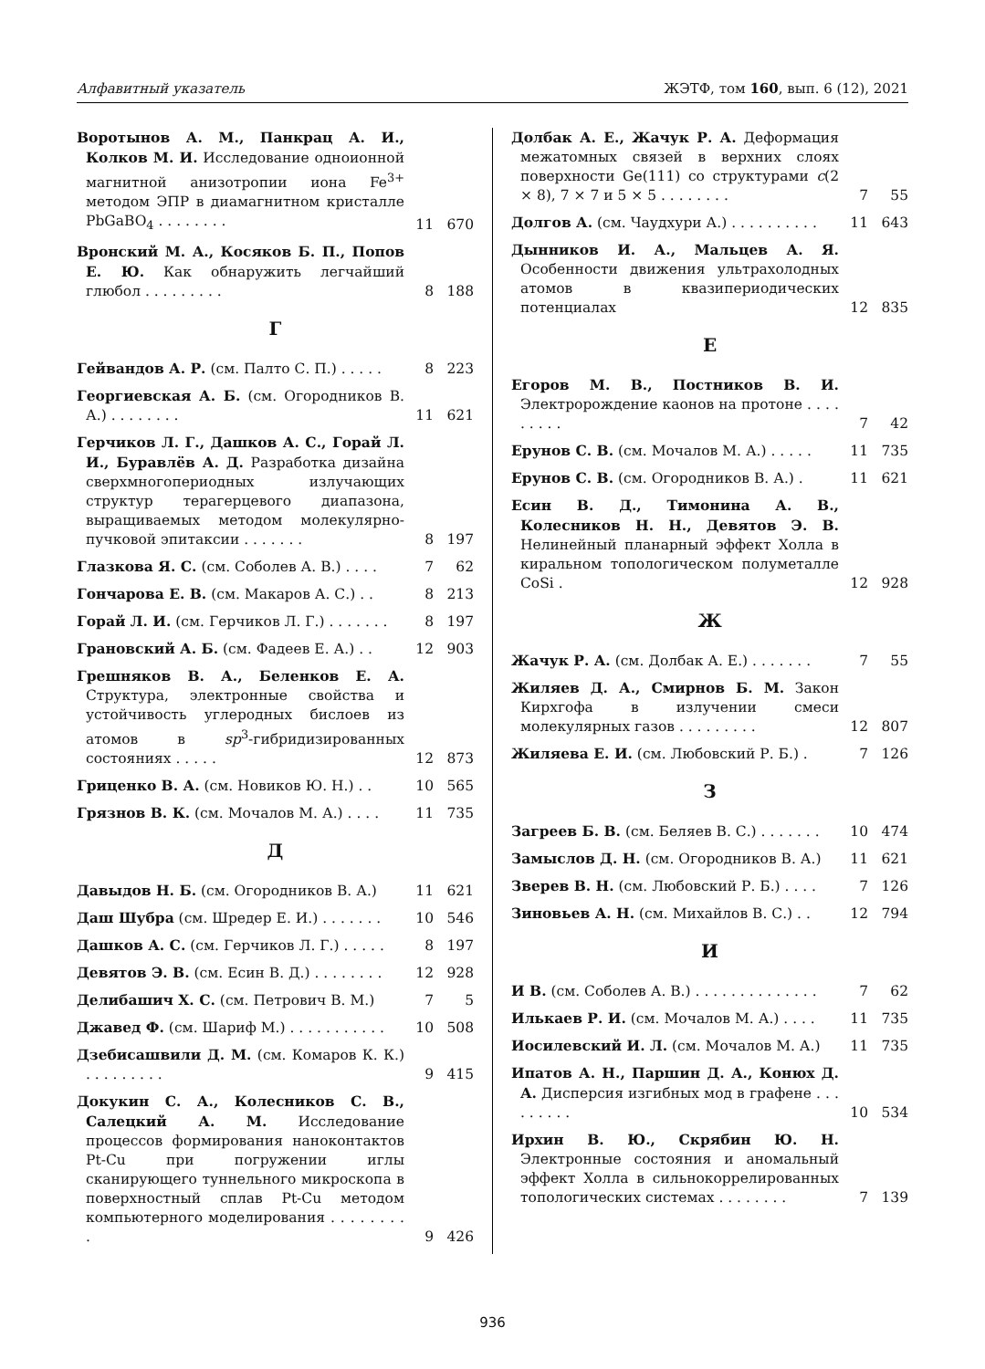Алфавитный указатель ЖЭТФ, том 160, вып. 6 (12), 2021
Воротынов А. М., Панкрац А. И., Колков М. И. Исследование одноионной магнитной анизотропии иона Fe<sup>3+</sup> методом ЭПР в диамагнитном кристалле PbGaBO<sub>4</sub> . . . . . . . .
11 670
Вронский М. А., Косяков Б. П., Попов Е. Ю. Как обнаружить легчайший глюбол . . . . . . . . .
8 188
Г
Гейвандов А. Р. (см. Палто С. П.) . . . . .
8 223
Георгиевская А. Б. (см. Огородников В. А.) . . . . . . . .
11 621
Герчиков Л. Г., Дашков А. С., Горай Л. И., Буравлёв А. Д. Разработка дизайна сверхмногопериодных излучающих структур терагерцевого диапазона, выращиваемых методом молекулярно-пучковой эпитаксии . . . . . . .
8 197
Глазкова Я. С. (см. Соболев А. В.) . . . .
7 62
Гончарова Е. В. (см. Макаров А. С.) . .
8 213
Горай Л. И. (см. Герчиков Л. Г.) . . . . . . .
8 197
Грановский А. Б. (см. Фадеев Е. А.) . .
12 903
Грешняков В. А., Беленков Е. А. Структура, электронные свойства и устойчивость углеродных бислоев из атомов в sp<sup>3</sup>-гибридизированных состояниях . . . . .
12 873
Гриценко В. А. (см. Новиков Ю. Н.) . .
10 565
Грязнов В. К. (см. Мочалов М. А.) . . . .
11 735
Д
Давыдов Н. Б. (см. Огородников В. А.)
11 621
Даш Шубра (см. Шредер Е. И.) . . . . . . .
10 546
Дашков А. С. (см. Герчиков Л. Г.) . . . . .
8 197
Девятов Э. В. (см. Есин В. Д.) . . . . . . . .
12 928
Делибашич Х. С. (см. Петрович В. М.)
7 5
Джавед Ф. (см. Шариф М.) . . . . . . . . . . .
10 508
Дзебисашвили Д. М. (см. Комаров К. К.) . . . . . . . . .
9 415
Докукин С. А., Колесников С. В., Салецкий А. М. Исследование процессов формирования наноконтактов Pt-Cu при погружении иглы сканирующего туннельного микроскопа в поверхностный сплав Pt-Cu методом компьютерного моделирования . . . . . . . . .
9 426
Долбак А. Е., Жачук Р. А. Деформация межатомных связей в верхних слоях поверхности Ge(111) со структурами c(2 × 8), 7 × 7 и 5 × 5 . . . . . . . .
7 55
Долгов А. (см. Чаудхури А.) . . . . . . . . . .
11 643
Дынников И. А., Мальцев А. Я. Особенности движения ультрахолодных атомов в квазипериодических потенциалах
12 835
Е
Егоров М. В., Постников В. И. Электророждение каонов на протоне . . . . . . . . .
7 42
Ерунов С. В. (см. Мочалов М. А.) . . . . .
11 735
Ерунов С. В. (см. Огородников В. А.) .
11 621
Есин В. Д., Тимонина А. В., Колесников Н. Н., Девятов Э. В. Нелинейный планарный эффект Холла в киральном топологическом полуметалле CoSi .
12 928
Ж
Жачук Р. А. (см. Долбак А. Е.) . . . . . . .
7 55
Жиляев Д. А., Смирнов Б. М. Закон Кирхгофа в излучении смеси молекулярных газов . . . . . . . . .
12 807
Жиляева Е. И. (см. Любовский Р. Б.) .
7 126
З
Загреев Б. В. (см. Беляев В. С.) . . . . . . .
10 474
Замыслов Д. Н. (см. Огородников В. А.)
11 621
Зверев В. Н. (см. Любовский Р. Б.) . . . .
7 126
Зиновьев А. Н. (см. Михайлов В. С.) . .
12 794
И
И В. (см. Соболев А. В.) . . . . . . . . . . . . . .
7 62
Илькаев Р. И. (см. Мочалов М. А.) . . . .
11 735
Иосилевский И. Л. (см. Мочалов М. А.)
11 735
Ипатов А. Н., Паршин Д. А., Конюх Д. А. Дисперсия изгибных мод в графене . . . . . . . . .
10 534
Ирхин В. Ю., Скрябин Ю. Н. Электронные состояния и аномальный эффект Холла в сильнокоррелированных топологических системах . . . . . . . .
7 139
936